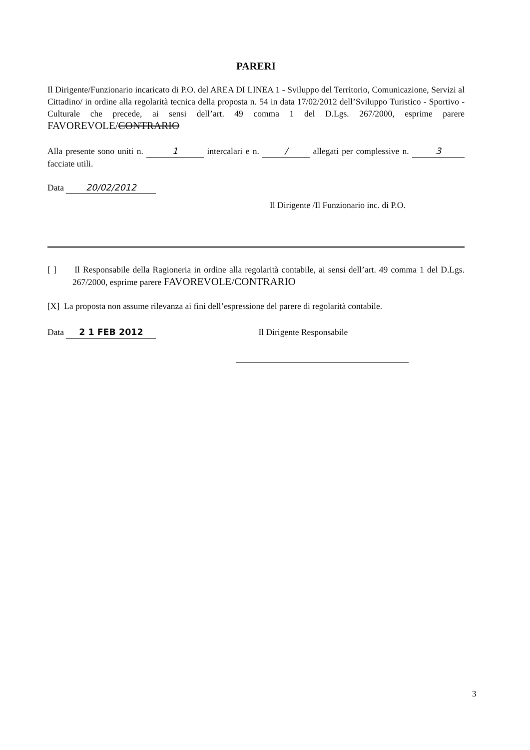PARERI
Il Dirigente/Funzionario incaricato di P.O. del AREA DI LINEA 1 - Sviluppo del Territorio, Comunicazione, Servizi al Cittadino/ in ordine alla regolarità tecnica della proposta n. 54 in data 17/02/2012 dell’Sviluppo Turistico - Sportivo - Culturale che precede, ai sensi dell’art. 49 comma 1 del D.Lgs. 267/2000, esprime parere FAVOREVOLE/CONTRARIO
Alla presente sono uniti n. 1 intercalari e n. / allegati per complessive n. 3 facciate utili.
Data 20/02/2012
Il Dirigente /Il Funzionario inc. di P.O.
[ ] Il Responsabile della Ragioneria in ordine alla regolarità contabile, ai sensi dell’art. 49 comma 1 del D.Lgs. 267/2000, esprime parere FAVOREVOLE/CONTRARIO
[X] La proposta non assume rilevanza ai fini dell’espressione del parere di regolarità contabile.
Data 2 1 FEB 2012 Il Dirigente Responsabile
3